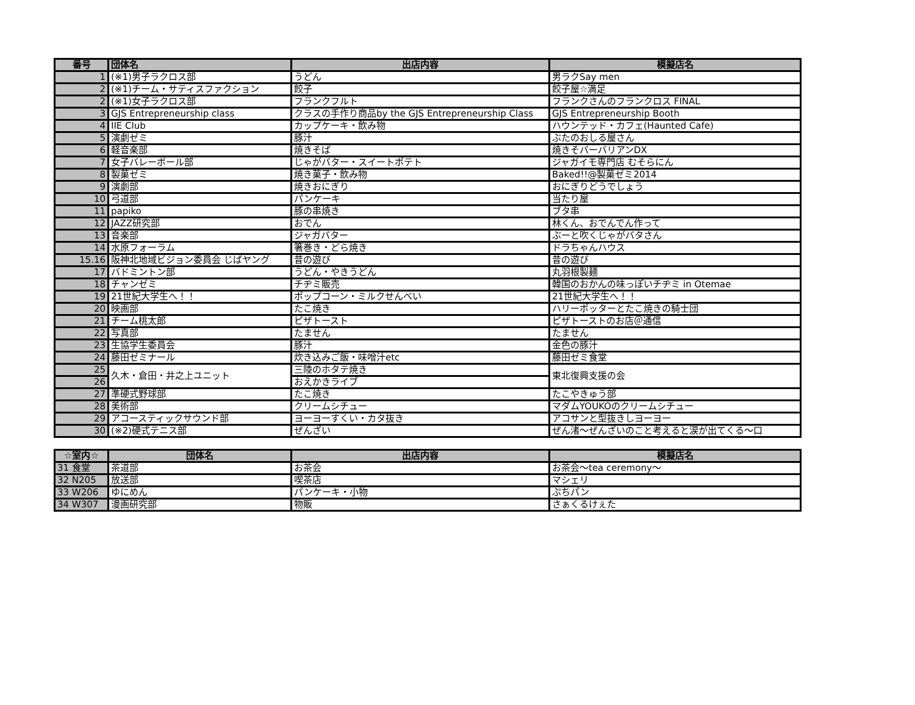| 番号 | 団体名 | 出店内容 | 模擬店名 |
| --- | --- | --- | --- |
| 1 | (※1)男子ラクロス部 | うどん | 男ラクSay men |
| 2 | (※1)チーム・サティスファクション | 餃子 | 餃子屋☆満足 |
| 2 | (※1)女子ラクロス部 | フランクフルト | フランクさんのフランクロス FINAL |
| 3 | GJS Entrepreneurship class | クラスの手作り商品by the GJS Entrepreneurship Class | GJS Entrepreneurship Booth |
| 4 | IIE Club | カップケーキ・飲み物 | ハウンテッド・カフェ(Haunted Cafe) |
| 5 | 演劇ゼミ | 豚汁 | ぶたのおしる屋さん |
| 6 | 軽音楽部 | 焼きそば | 焼きそバーバリアンDX |
| 7 | 女子バレーボール部 | じゃがバター・スイートポテト | ジャガイモ専門店 むそらにん |
| 8 | 製菓ゼミ | 焼き菓子・飲み物 | Baked!!@製菓ゼミ2014 |
| 9 | 演劇部 | 焼きおにぎり | おにぎりどうでしょう |
| 10 | 弓道部 | パンケーキ | 当たり屋 |
| 11 | papiko | 豚の串焼き | ブタ串 |
| 12 | JAZZ研究部 | おでん | 林くん、おでんでん作って |
| 13 | 音楽部 | ジャガバター | ぶーと吹くじゃがバタさん |
| 14 | 水原フォーラム | 箸巻き・どら焼き | ドラちゃんハウス |
| 15.16 | 阪神北地域ビジョン委員会 じばヤング | 昔の遊び | 昔の遊び |
| 17 | バドミントン部 | うどん・やきうどん | 丸羽根製麺 |
| 18 | チャンゼミ | チヂミ販売 | 韓国のおかんの味っぽいチヂミ in Otemae |
| 19 | 21世紀大学生へ！！ | ポップコーン・ミルクせんべい | 21世紀大学生へ！！ |
| 20 | 映画部 | たこ焼き | ハリーポッターとたこ焼きの騎士団 |
| 21 | チーム桃太郎 | ピザトースト | ピザトーストのお店＠通信 |
| 22 | 写真部 | たません | たません |
| 23 | 生協学生委員会 | 豚汁 | 金色の豚汁 |
| 24 | 藤田ゼミナール | 炊き込みご飯・味噌汁etc | 藤田ゼミ食堂 |
| 25 | 久木・倉田・井之上ユニット | 三陸のホタテ焼き | 東北復興支援の会 |
| 26 | | おえかきライブ | |
| 27 | 準硬式野球部 | たこ焼き | たこやきゅう部 |
| 28 | 美術部 | クリームシチュー | マダムYOUKOのクリームシチュー |
| 29 | アコースティックサウンド部 | ヨーヨーすくい・カタ抜き | アコサンと型抜きしヨーヨー |
| 30 | (※2)硬式テニス部 | ぜんざい | ぜん渚～ぜんざいのこと考えると涙が出てくる～口 |
| ☆室内☆ | 団体名 | 出店内容 | 模擬店名 |
| --- | --- | --- | --- |
| 31 食堂 | 茶道部 | お茶会 | お茶会～tea ceremony～ |
| 32 N205 | 放送部 | 喫茶店 | マシェリ |
| 33 W206 | ゆにめん | パンケーキ・小物 | ぷちパン |
| 34 W307 | 漫画研究部 | 物販 | さぁくるけぇた |